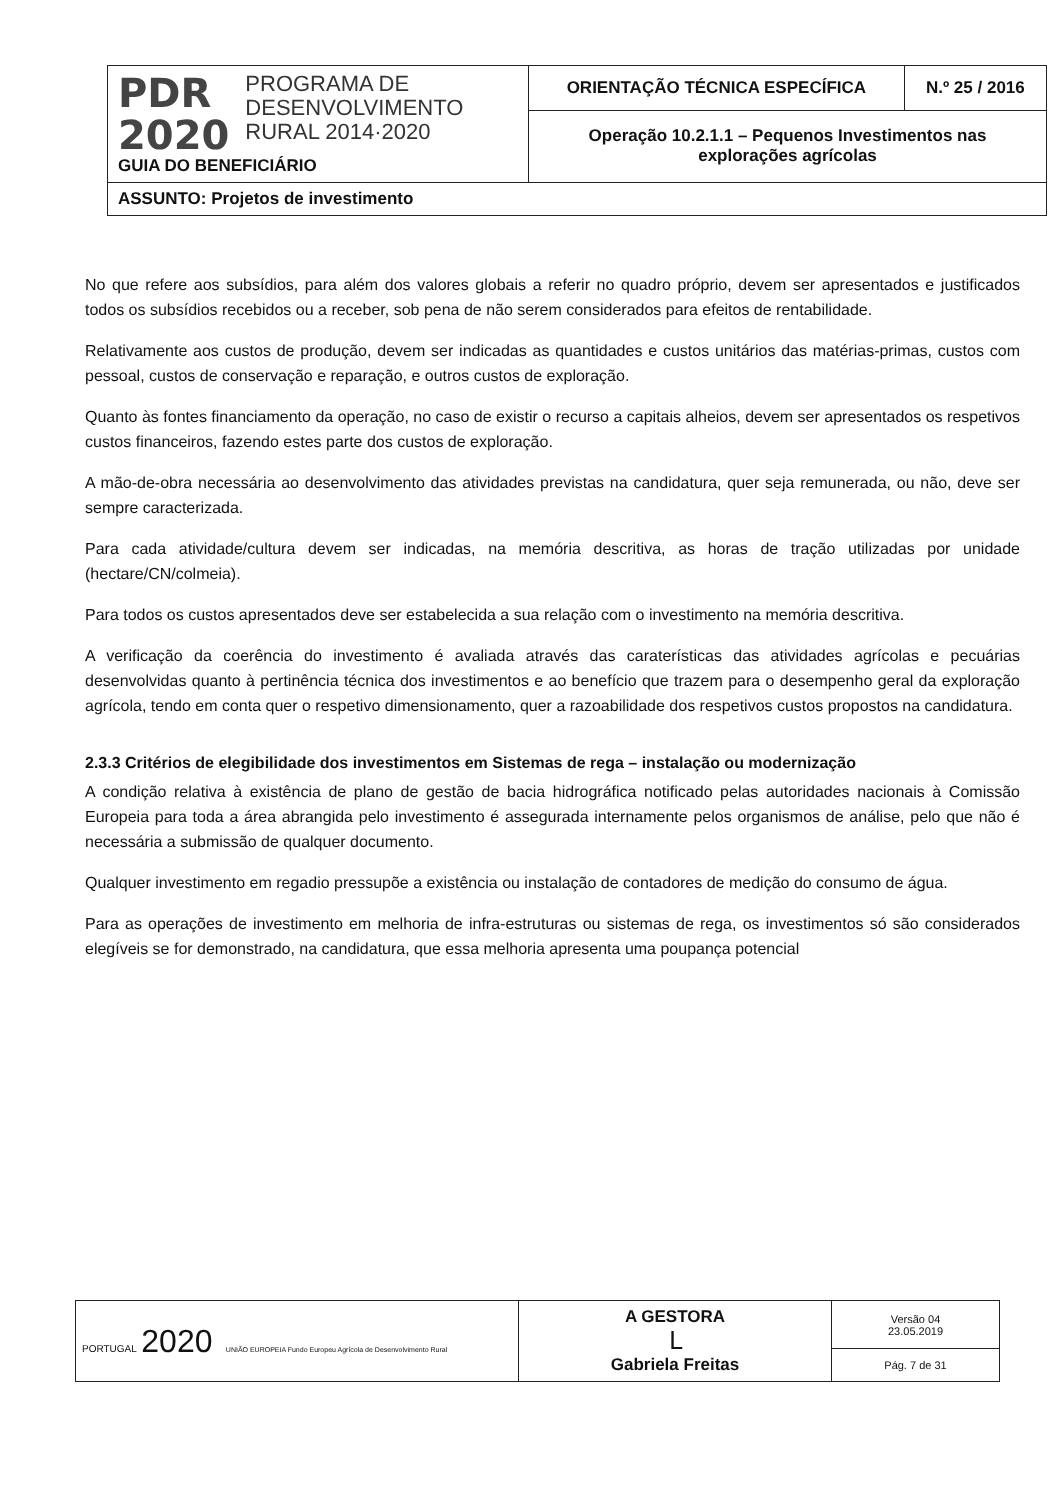| PDR 2020 PROGRAMA DE DESENVOLVIMENTO RURAL 2014·2020 GUIA DO BENEFICIÁRIO | ORIENTAÇÃO TÉCNICA ESPECÍFICA | N.º 25 / 2016 |
| | Operação 10.2.1.1 – Pequenos Investimentos nas explorações agrícolas | |
| ASSUNTO: Projetos de investimento | | |
No que refere aos subsídios, para além dos valores globais a referir no quadro próprio, devem ser apresentados e justificados todos os subsídios recebidos ou a receber, sob pena de não serem considerados para efeitos de rentabilidade.
Relativamente aos custos de produção, devem ser indicadas as quantidades e custos unitários das matérias-primas, custos com pessoal, custos de conservação e reparação, e outros custos de exploração.
Quanto às fontes financiamento da operação, no caso de existir o recurso a capitais alheios, devem ser apresentados os respetivos custos financeiros, fazendo estes parte dos custos de exploração.
A mão-de-obra necessária ao desenvolvimento das atividades previstas na candidatura, quer seja remunerada, ou não, deve ser sempre caracterizada.
Para cada atividade/cultura devem ser indicadas, na memória descritiva, as horas de tração utilizadas por unidade (hectare/CN/colmeia).
Para todos os custos apresentados deve ser estabelecida a sua relação com o investimento na memória descritiva.
A verificação da coerência do investimento é avaliada através das caraterísticas das atividades agrícolas e pecuárias desenvolvidas quanto à pertinência técnica dos investimentos e ao benefício que trazem para o desempenho geral da exploração agrícola, tendo em conta quer o respetivo dimensionamento, quer a razoabilidade dos respetivos custos propostos na candidatura.
2.3.3 Critérios de elegibilidade dos investimentos em Sistemas de rega – instalação ou modernização
A condição relativa à existência de plano de gestão de bacia hidrográfica notificado pelas autoridades nacionais à Comissão Europeia para toda a área abrangida pelo investimento é assegurada internamente pelos organismos de análise, pelo que não é necessária a submissão de qualquer documento.
Qualquer investimento em regadio pressupõe a existência ou instalação de contadores de medição do consumo de água.
Para as operações de investimento em melhoria de infra-estruturas ou sistemas de rega, os investimentos só são considerados elegíveis se for demonstrado, na candidatura, que essa melhoria apresenta uma poupança potencial
| PORTUGAL 2020 UNIÃO EUROPEIA Fundo Europeu Agrícola de Desenvolvimento Rural | A GESTORA ᒪ Gabriela Freitas | Versão 04 23.05.2019 |
| | | Pág. 7 de 31 |